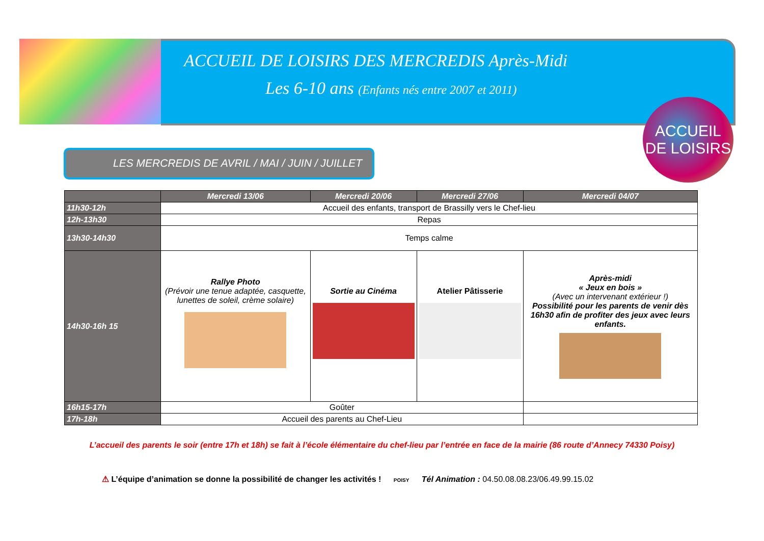ACCUEIL DE LOISIRS DES MERCREDIS Après-Midi
Les 6-10 ans (Enfants nés entre 2007 et 2011)
ACCUEIL DE LOISIRS
LES MERCREDIS DE AVRIL / MAI / JUIN / JUILLET
| | Mercredi 13/06 | Mercredi 20/06 | Mercredi 27/06 | Mercredi 04/07 |
| --- | --- | --- | --- | --- |
| 11h30-12h | Accueil des enfants, transport de Brassilly vers le Chef-lieu | | | |
| 12h-13h30 | Repas | | | |
| 13h30-14h30 | Temps calme | | | |
| 14h30-16h 15 | Rallye Photo (Prévoir une tenue adaptée, casquette, lunettes de soleil, crème solaire) | Sortie au Cinéma | Atelier Pâtisserie | Après-midi « Jeux en bois » (Avec un intervenant extérieur !) Possibilité pour les parents de venir dès 16h30 afin de profiter des jeux avec leurs enfants. |
| 16h15-17h | Goûter | | | |
| 17h-18h | Accueil des parents au Chef-Lieu | | | |
L’accueil des parents le soir (entre 17h et 18h) se fait à l’école élémentaire du chef-lieu par l’entrée en face de la mairie (86 route d’Annecy 74330 Poisy)
⚠ L’équipe d’animation se donne la possibilité de changer les activités ! POISY Tél Animation : 04.50.08.08.23/06.49.99.15.02